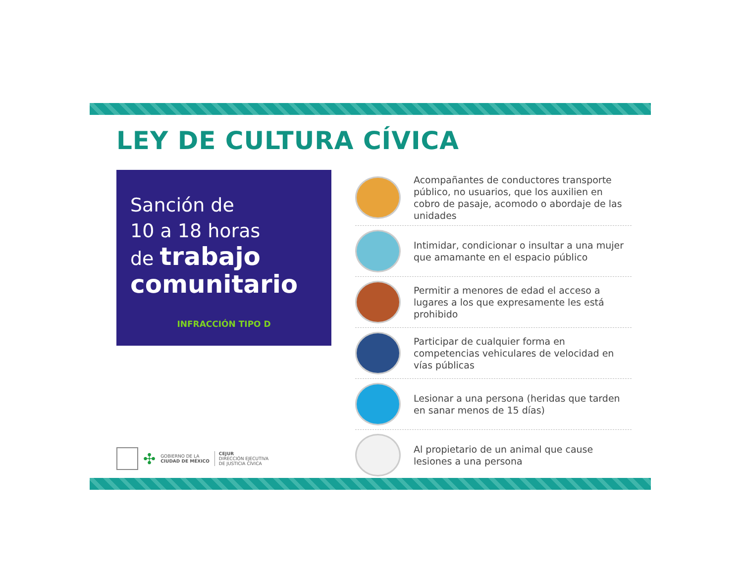LEY DE CULTURA CÍVICA
Sanción de
10 a 18 horas
de trabajo
comunitario
INFRACCIÓN TIPO D
✣ GOBIERNO DE LA
CIUDAD DE MÉXICO CEJUR
DIRECCIÓN EJECUTIVA
DE JUSTICIA CÍVICA
Acompañantes de conductores transporte público, no usuarios, que los auxilien en cobro de pasaje, acomodo o abordaje de las unidades
Intimidar, condicionar o insultar a una mujer que amamante en el espacio público
Permitir a menores de edad el acceso a lugares a los que expresamente les está prohibido
Participar de cualquier forma en competencias vehiculares de velocidad en vías públicas
Lesionar a una persona (heridas que tarden en sanar menos de 15 días)
Al propietario de un animal que cause lesiones a una persona